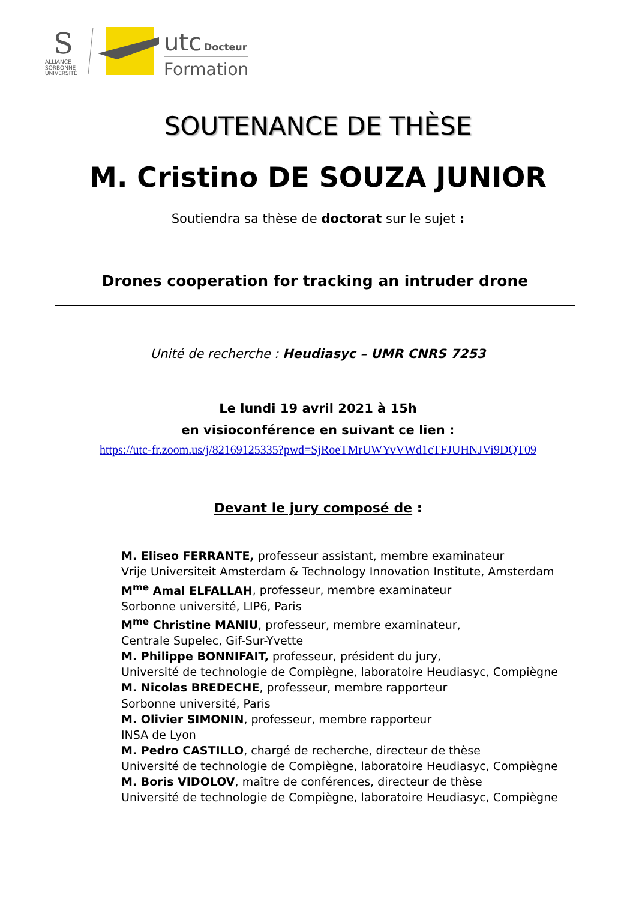S
ALLIANCE
SORBONNE
UNIVERSITÉ
utc
Docteur
Formation
SOUTENANCE DE THÈSE
M. Cristino DE SOUZA JUNIOR
Soutiendra sa thèse de doctorat sur le sujet :
Drones cooperation for tracking an intruder drone
Unité de recherche : Heudiasyc – UMR CNRS 7253
Le lundi 19 avril 2021 à 15h
en visioconférence en suivant ce lien :
https://utc-fr.zoom.us/j/82169125335?pwd=SjRoeTMrUWYvVWd1cTFJUHNJVi9DQT09
Devant le jury composé de :
M. Eliseo FERRANTE, professeur assistant, membre examinateur
Vrije Universiteit Amsterdam & Technology Innovation Institute, Amsterdam
M<sup>me</sup> Amal ELFALLAH, professeur, membre examinateur
Sorbonne université, LIP6, Paris
M<sup>me</sup> Christine MANIU, professeur, membre examinateur,
Centrale Supelec, Gif-Sur-Yvette
M. Philippe BONNIFAIT, professeur, président du jury,
Université de technologie de Compiègne, laboratoire Heudiasyc, Compiègne
M. Nicolas BREDECHE, professeur, membre rapporteur
Sorbonne université, Paris
M. Olivier SIMONIN, professeur, membre rapporteur
INSA de Lyon
M. Pedro CASTILLO, chargé de recherche, directeur de thèse
Université de technologie de Compiègne, laboratoire Heudiasyc, Compiègne
M. Boris VIDOLOV, maître de conférences, directeur de thèse
Université de technologie de Compiègne, laboratoire Heudiasyc, Compiègne